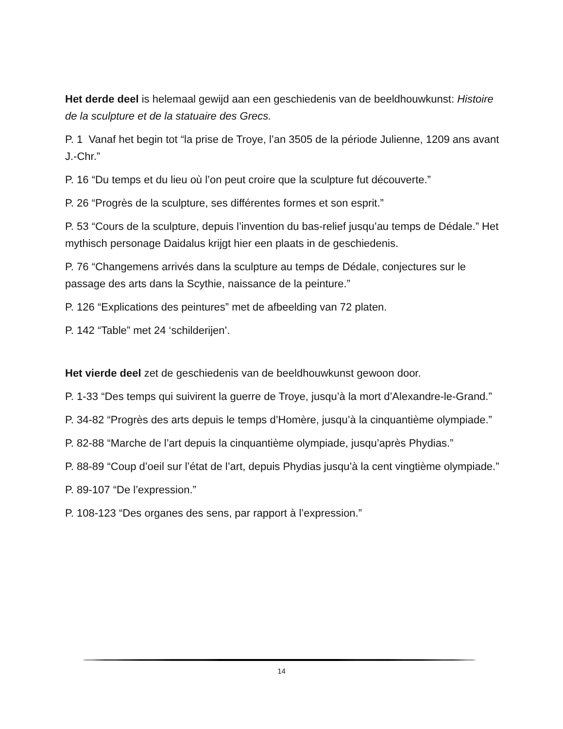Het derde deel is helemaal gewijd aan een geschiedenis van de beeldhouwkunst: Histoire de la sculpture et de la statuaire des Grecs.
P. 1 Vanaf het begin tot “la prise de Troye, l’an 3505 de la période Julienne, 1209 ans avant J.-Chr.”
P. 16 “Du temps et du lieu où l’on peut croire que la sculpture fut découverte.”
P. 26 “Progrès de la sculpture, ses différentes formes et son esprit.”
P. 53 “Cours de la sculpture, depuis l’invention du bas-relief jusqu’au temps de Dédale.” Het mythisch personage Daidalus krijgt hier een plaats in de geschiedenis.
P. 76 “Changemens arrivés dans la sculpture au temps de Dédale, conjectures sur le passage des arts dans la Scythie, naissance de la peinture.”
P. 126 “Explications des peintures” met de afbeelding van 72 platen.
P. 142 “Table” met 24 ‘schilderijen’.
Het vierde deel zet de geschiedenis van de beeldhouwkunst gewoon door.
P. 1-33 “Des temps qui suivirent la guerre de Troye, jusqu’à la mort d’Alexandre-le-Grand.”
P. 34-82 “Progrès des arts depuis le temps d’Homère, jusqu’à la cinquantième olympiade.”
P. 82-88 “Marche de l’art depuis la cinquantième olympiade, jusqu’après Phydias.”
P. 88-89 “Coup d’oeil sur l’état de l’art, depuis Phydias jusqu’à la cent vingtième olympiade.”
P. 89-107 “De l’expression.”
P. 108-123 “Des organes des sens, par rapport à l’expression.”
14